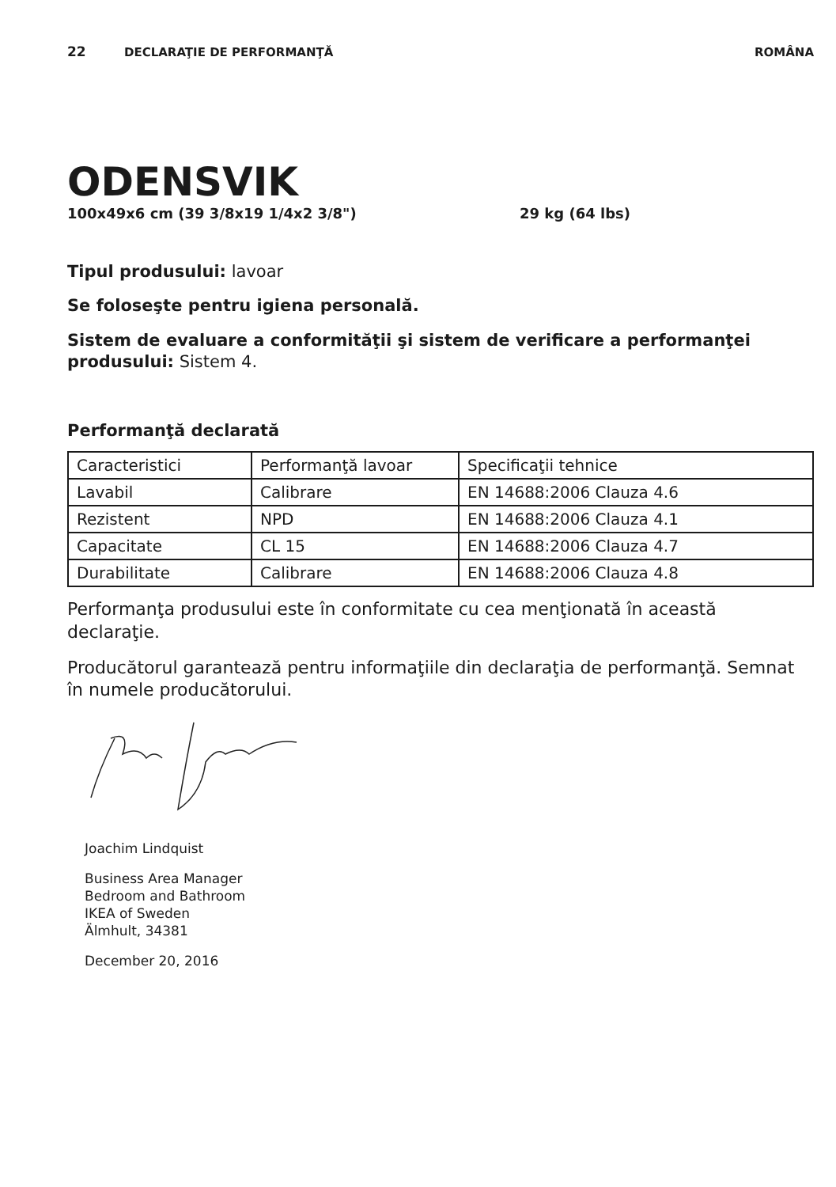22 DECLARAŢIE DE PERFORMANŢĂ ROMÂNA
ODENSVIK
100x49x6 cm (39 3/8x19 1/4x2 3/8") 29 kg (64 lbs)
Tipul produsului: lavoar
Se foloseşte pentru igiena personală.
Sistem de evaluare a conformităţii şi sistem de verificare a performanţei produsului: Sistem 4.
Performanţă declarată
| Caracteristici | Performanţă lavoar | Specificaţii tehnice |
| Lavabil | Calibrare | EN 14688:2006 Clauza 4.6 |
| Rezistent | NPD | EN 14688:2006 Clauza 4.1 |
| Capacitate | CL 15 | EN 14688:2006 Clauza 4.7 |
| Durabilitate | Calibrare | EN 14688:2006 Clauza 4.8 |
Performanţa produsului este în conformitate cu cea menţionată în această declaraţie.
Producătorul garantează pentru informaţiile din declaraţia de performanţă. Semnat în numele producătorului.
Joachim Lindquist
Business Area Manager
Bedroom and Bathroom
IKEA of Sweden
Älmhult, 34381
December 20, 2016